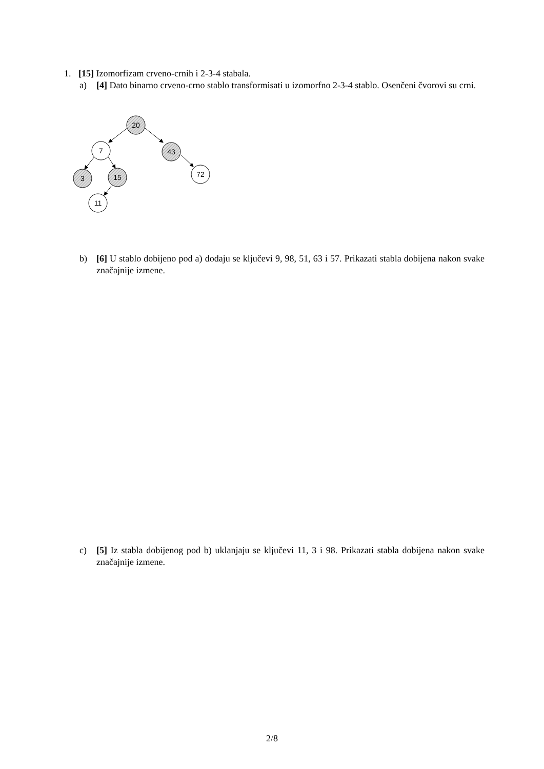1. [15] Izomorfizam crveno-crnih i 2-3-4 stabala.
a) [4] Dato binarno crveno-crno stablo transformisati u izomorfno 2-3-4 stablo. Osenčeni čvorovi su crni.
20
7
43
3
15
72
11
b) [6] U stablo dobijeno pod a) dodaju se ključevi 9, 98, 51, 63 i 57. Prikazati stabla dobijena nakon svake značajnije izmene.
c) [5] Iz stabla dobijenog pod b) uklanjaju se ključevi 11, 3 i 98. Prikazati stabla dobijena nakon svake značajnije izmene.
2/8